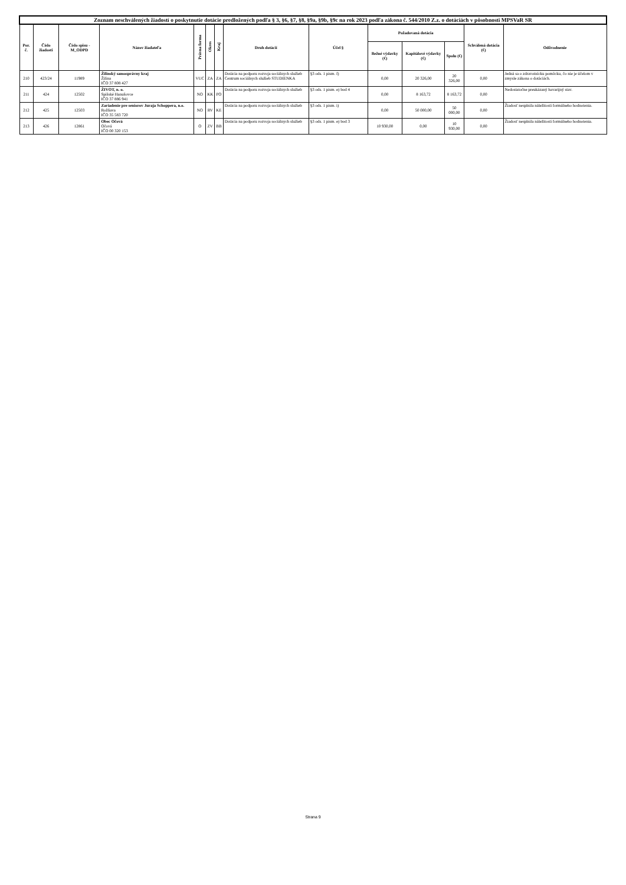| Zoznam neschválených žiadostí o poskytnutie dotácie predložených podľa § 3, §6, §7, §8, §9a, §9b, §9c na rok 2023 podľa zákona č. 544/2010 Z.z. o dotáciách v pôsobnosti MPSVaR SR | | | | | | | | | | | | | |
| --- | --- | --- | --- | --- | --- | --- | --- | --- | --- | --- | --- | --- | --- |
| Por. č. | Číslo žiadosti | Číslo spisu -M_ODPD | Názov žiadateľa | Právna forma | Okres | Kraj | Druh dotácií | Účel § | Požadovaná dotácia | | | Schválená dotácia (€) | Odôvodnenie |
| | | | | | | | | | Bežné výdavky (€) | Kapitálové výdavky (€) | Spolu (€) | | |
| 210 | 423/24 | 11989 | Žilinský samosprávny kraj Žilina IČO 37 808 427 | VUC | ZA | ZA | Dotácia na podporu rozvoja sociálnych služieb Centrum sociálnych služieb STUDIENKA | §3 ods. 1 pism. f) | 0,00 | 20 326,00 | 20 326,00 | 0,00 | Jedná sa o zdravotnícku pomôcku, čo nie je účelom v zmysle zákona o dotáciách. |
| 211 | 424 | 12502 | ŽIVOT, n. o. Spišské Hanušovce IČO 37 886 941 | NO | KK | PO | Dotácia na podporu rozvoja sociálnych služieb | §3 ods. 1 pism. e) bod 4 | 0,00 | 8 163,72 | 8 163,72 | 0,00 | Nedostatočne preukázaný havarijný stav. |
| 212 | 425 | 12503 | Zariadenie pre seniorov Juraja Schoppera, n.o. Rožňava IČO 35 583 720 | NO | RV | KE | Dotácia na podporu rozvoja sociálnych služieb | §3 ods. 1 pism. i) | 0,00 | 50 000,00 | 50 000,00 | 0,00 | Žiadosť nesplnila náležitosti formálneho hodnotenia. |
| 213 | 426 | 12861 | Obec Očová Očová IČO 00 320 153 | O | ZV | BB | Dotácia na podporu rozvoja sociálnych služieb | §3 ods. 1 pism. e) bod 3 | 10 930,00 | 0,00 | 10 930,00 | 0,00 | Žiadosť nesplnila náležitosti formálneho hodnotenia. |
Strana 9